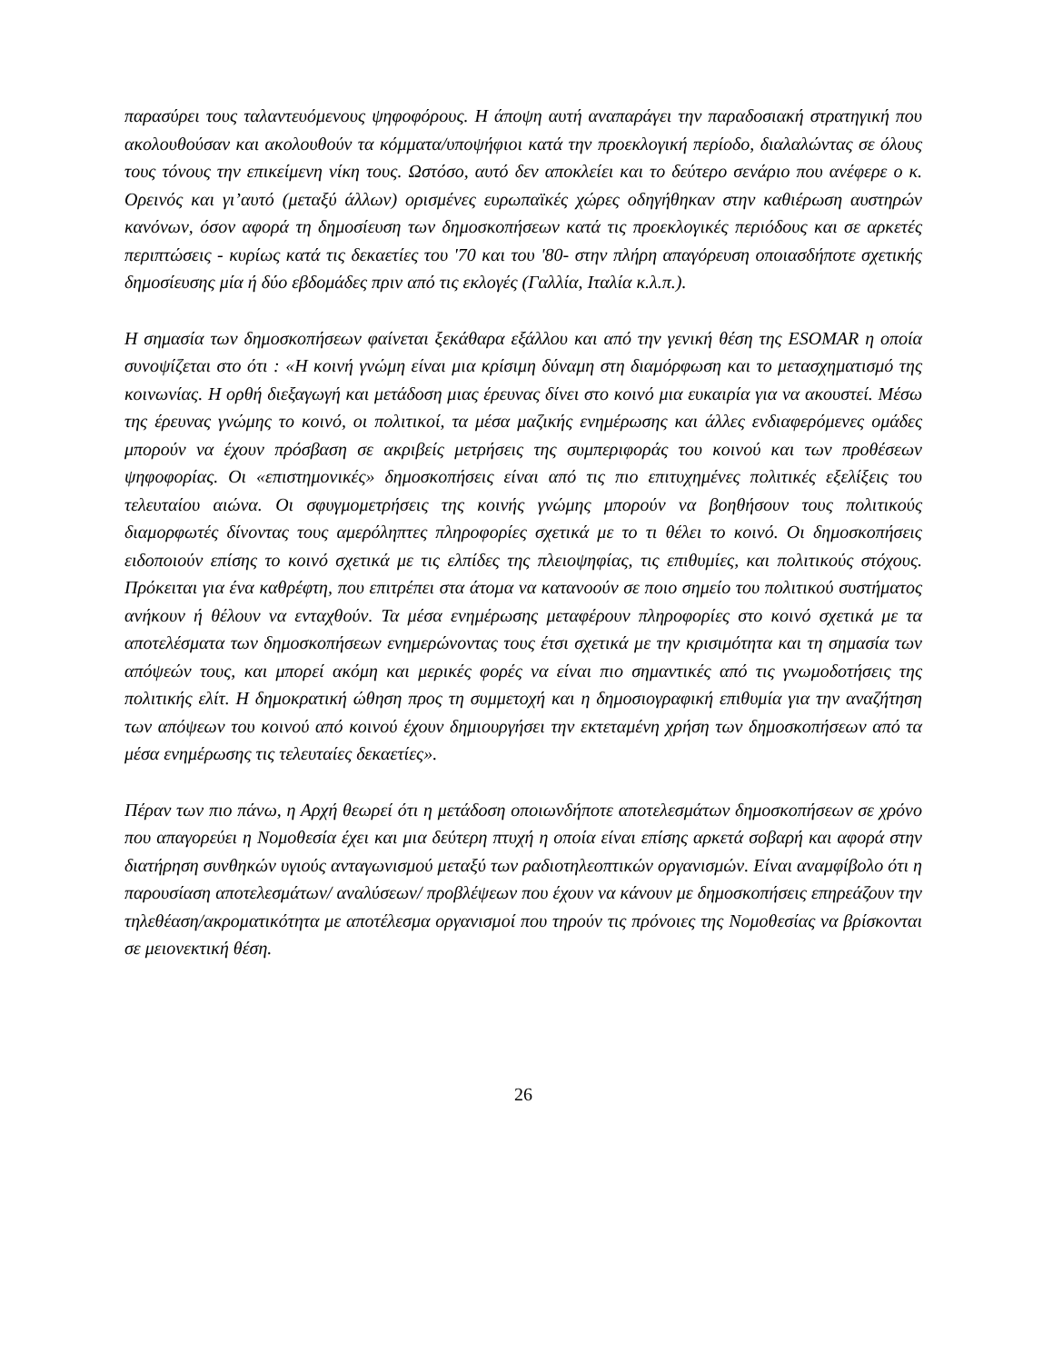παρασύρει τους ταλαντευόμενους ψηφοφόρους. Η άποψη αυτή αναπαράγει την παραδοσιακή στρατηγική που ακολουθούσαν και ακολουθούν τα κόμματα/υποψήφιοι κατά την προεκλογική περίοδο, διαλαλώντας σε όλους τους τόνους την επικείμενη νίκη τους. Ωστόσο, αυτό δεν αποκλείει και το δεύτερο σενάριο που ανέφερε ο κ. Ορεινός και γι’αυτό (μεταξύ άλλων) ορισμένες ευρωπαϊκές χώρες οδηγήθηκαν στην καθιέρωση αυστηρών κανόνων, όσον αφορά τη δημοσίευση των δημοσκοπήσεων κατά τις προεκλογικές περιόδους και σε αρκετές περιπτώσεις - κυρίως κατά τις δεκαετίες του '70 και του '80- στην πλήρη απαγόρευση οποιασδήποτε σχετικής δημοσίευσης μία ή δύο εβδομάδες πριν από τις εκλογές (Γαλλία, Ιταλία κ.λ.π.).
Η σημασία των δημοσκοπήσεων φαίνεται ξεκάθαρα εξάλλου και από την γενική θέση της ESOMAR η οποία συνοψίζεται στο ότι : «Η κοινή γνώμη είναι μια κρίσιμη δύναμη στη διαμόρφωση και το μετασχηματισμό της κοινωνίας. Η ορθή διεξαγωγή και μετάδοση μιας έρευνας δίνει στο κοινό μια ευκαιρία για να ακουστεί. Μέσω της έρευνας γνώμης το κοινό, οι πολιτικοί, τα μέσα μαζικής ενημέρωσης και άλλες ενδιαφερόμενες ομάδες μπορούν να έχουν πρόσβαση σε ακριβείς μετρήσεις της συμπεριφοράς του κοινού και των προθέσεων ψηφοφορίας. Οι «επιστημονικές» δημοσκοπήσεις είναι από τις πιο επιτυχημένες πολιτικές εξελίξεις του τελευταίου αιώνα. Οι σφυγμομετρήσεις της κοινής γνώμης μπορούν να βοηθήσουν τους πολιτικούς διαμορφωτές δίνοντας τους αμερόληπτες πληροφορίες σχετικά με το τι θέλει το κοινό. Οι δημοσκοπήσεις ειδοποιούν επίσης το κοινό σχετικά με τις ελπίδες της πλειοψηφίας, τις επιθυμίες, και πολιτικούς στόχους. Πρόκειται για ένα καθρέφτη, που επιτρέπει στα άτομα να κατανοούν σε ποιο σημείο του πολιτικού συστήματος ανήκουν ή θέλουν να ενταχθούν. Τα μέσα ενημέρωσης μεταφέρουν πληροφορίες στο κοινό σχετικά με τα αποτελέσματα των δημοσκοπήσεων ενημερώνοντας τους έτσι σχετικά με την κρισιμότητα και τη σημασία των απόψεών τους, και μπορεί ακόμη και μερικές φορές να είναι πιο σημαντικές από τις γνωμοδοτήσεις της πολιτικής ελίτ. Η δημοκρατική ώθηση προς τη συμμετοχή και η δημοσιογραφική επιθυμία για την αναζήτηση των απόψεων του κοινού από κοινού έχουν δημιουργήσει την εκτεταμένη χρήση των δημοσκοπήσεων από τα μέσα ενημέρωσης τις τελευταίες δεκαετίες».
Πέραν των πιο πάνω, η Αρχή θεωρεί ότι η μετάδοση οποιωνδήποτε αποτελεσμάτων δημοσκοπήσεων σε χρόνο που απαγορεύει η Νομοθεσία έχει και μια δεύτερη πτυχή η οποία είναι επίσης αρκετά σοβαρή και αφορά στην διατήρηση συνθηκών υγιούς ανταγωνισμού μεταξύ των ραδιοτηλεοπτικών οργανισμών. Είναι αναμφίβολο ότι η παρουσίαση αποτελεσμάτων/ αναλύσεων/ προβλέψεων που έχουν να κάνουν με δημοσκοπήσεις επηρεάζουν την τηλεθέαση/ακροματικότητα με αποτέλεσμα οργανισμοί που τηρούν τις πρόνοιες της Νομοθεσίας να βρίσκονται σε μειονεκτική θέση.
26